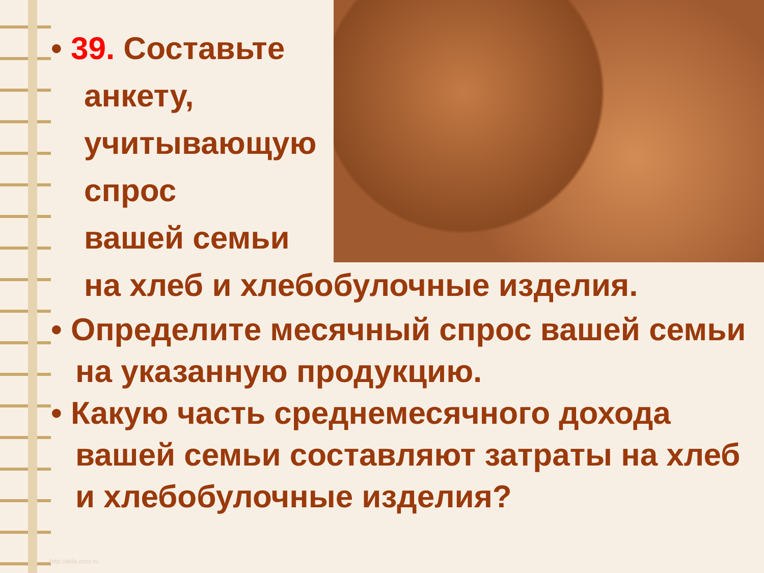• 39. Составьте
анкету,
учитывающую
спрос
вашей семьи
на хлеб и хлебобулочные изделия.
• Определите месячный спрос вашей семьи на указанную продукцию.
• Какую часть среднемесячного дохода вашей семьи составляют затраты на хлеб и хлебобулочные изделия?
http://aida.ucoz.ru